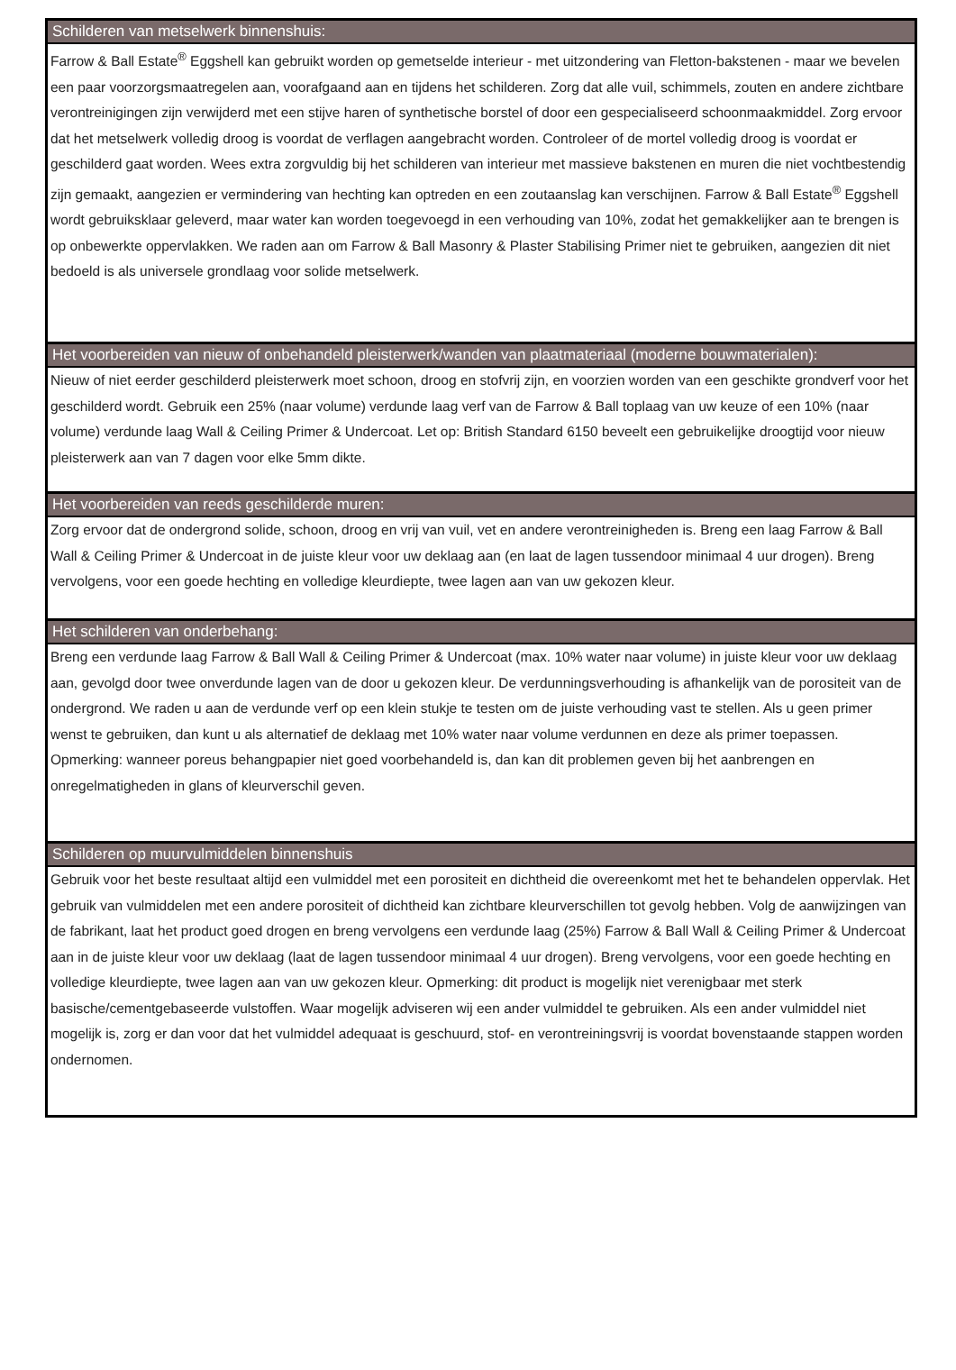Schilderen van metselwerk binnenshuis:
Farrow & Ball Estate<sup>®</sup> Eggshell kan gebruikt worden op gemetselde interieur - met uitzondering van Fletton-bakstenen - maar we bevelen een paar voorzorgsmaatregelen aan, voorafgaand aan en tijdens het schilderen. Zorg dat alle vuil, schimmels, zouten en andere zichtbare verontreinigingen zijn verwijderd met een stijve haren of synthetische borstel of door een gespecialiseerd schoonmaakmiddel. Zorg ervoor dat het metselwerk volledig droog is voordat de verflagen aangebracht worden. Controleer of de mortel volledig droog is voordat er geschilderd gaat worden. Wees extra zorgvuldig bij het schilderen van interieur met massieve bakstenen en muren die niet vochtbestendig zijn gemaakt, aangezien er vermindering van hechting kan optreden en een zoutaanslag kan verschijnen. Farrow & Ball Estate<sup>®</sup> Eggshell wordt gebruiksklaar geleverd, maar water kan worden toegevoegd in een verhouding van 10%, zodat het gemakkelijker aan te brengen is op onbewerkte oppervlakken. We raden aan om Farrow & Ball Masonry & Plaster Stabilising Primer niet te gebruiken, aangezien dit niet bedoeld is als universele grondlaag voor solide metselwerk.
Het voorbereiden van nieuw of onbehandeld pleisterwerk/wanden van plaatmateriaal (moderne bouwmaterialen):
Nieuw of niet eerder geschilderd pleisterwerk moet schoon, droog en stofvrij zijn, en voorzien worden van een geschikte grondverf voor het geschilderd wordt. Gebruik een 25% (naar volume) verdunde laag verf van de Farrow & Ball toplaag van uw keuze of een 10% (naar volume) verdunde laag Wall & Ceiling Primer & Undercoat. Let op: British Standard 6150 beveelt een gebruikelijke droogtijd voor nieuw pleisterwerk aan van 7 dagen voor elke 5mm dikte.
Het voorbereiden van reeds geschilderde muren:
Zorg ervoor dat de ondergrond solide, schoon, droog en vrij van vuil, vet en andere verontreinigheden is. Breng een laag Farrow & Ball Wall & Ceiling Primer & Undercoat in de juiste kleur voor uw deklaag aan (en laat de lagen tussendoor minimaal 4 uur drogen). Breng vervolgens, voor een goede hechting en volledige kleurdiepte, twee lagen aan van uw gekozen kleur.
Het schilderen van onderbehang:
Breng een verdunde laag Farrow & Ball Wall & Ceiling Primer & Undercoat (max. 10% water naar volume) in juiste kleur voor uw deklaag aan, gevolgd door twee onverdunde lagen van de door u gekozen kleur. De verdunningsverhouding is afhankelijk van de porositeit van de ondergrond. We raden u aan de verdunde verf op een klein stukje te testen om de juiste verhouding vast te stellen. Als u geen primer wenst te gebruiken, dan kunt u als alternatief de deklaag met 10% water naar volume verdunnen en deze als primer toepassen. Opmerking: wanneer poreus behangpapier niet goed voorbehandeld is, dan kan dit problemen geven bij het aanbrengen en onregelmatigheden in glans of kleurverschil geven.
Schilderen op muurvulmiddelen binnenshuis
Gebruik voor het beste resultaat altijd een vulmiddel met een porositeit en dichtheid die overeenkomt met het te behandelen oppervlak. Het gebruik van vulmiddelen met een andere porositeit of dichtheid kan zichtbare kleurverschillen tot gevolg hebben. Volg de aanwijzingen van de fabrikant, laat het product goed drogen en breng vervolgens een verdunde laag (25%) Farrow & Ball Wall & Ceiling Primer & Undercoat aan in de juiste kleur voor uw deklaag (laat de lagen tussendoor minimaal 4 uur drogen). Breng vervolgens, voor een goede hechting en volledige kleurdiepte, twee lagen aan van uw gekozen kleur. Opmerking: dit product is mogelijk niet verenigbaar met sterk basische/cementgebaseerde vulstoffen. Waar mogelijk adviseren wij een ander vulmiddel te gebruiken. Als een ander vulmiddel niet mogelijk is, zorg er dan voor dat het vulmiddel adequaat is geschuurd, stof- en verontreiningsvrij is voordat bovenstaande stappen worden ondernomen.